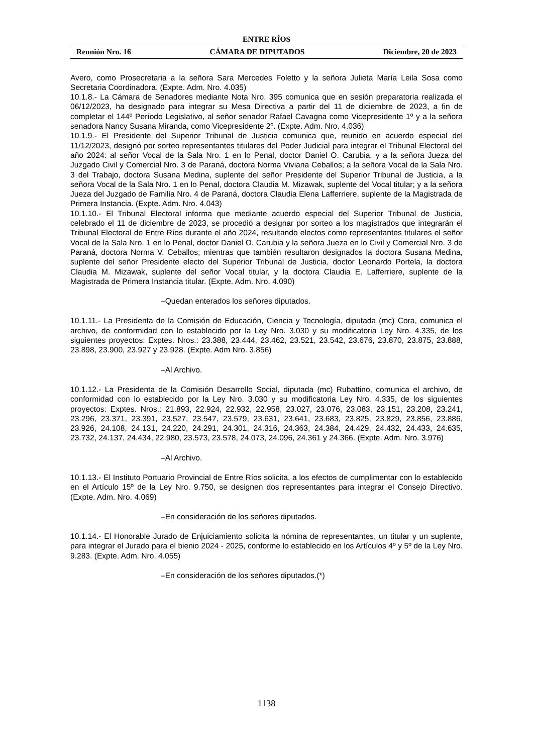ENTRE RÍOS
Reunión Nro. 16 CÁMARA DE DIPUTADOS Diciembre, 20 de 2023
Avero, como Prosecretaria a la señora Sara Mercedes Foletto y la señora Julieta María Leila Sosa como Secretaria Coordinadora. (Expte. Adm. Nro. 4.035)
10.1.8.- La Cámara de Senadores mediante Nota Nro. 395 comunica que en sesión preparatoria realizada el 06/12/2023, ha designado para integrar su Mesa Directiva a partir del 11 de diciembre de 2023, a fin de completar el 144º Período Legislativo, al señor senador Rafael Cavagna como Vicepresidente 1º y a la señora senadora Nancy Susana Miranda, como Vicepresidente 2º. (Expte. Adm. Nro. 4.036)
10.1.9.- El Presidente del Superior Tribunal de Justicia comunica que, reunido en acuerdo especial del 11/12/2023, designó por sorteo representantes titulares del Poder Judicial para integrar el Tribunal Electoral del año 2024: al señor Vocal de la Sala Nro. 1 en lo Penal, doctor Daniel O. Carubia, y a la señora Jueza del Juzgado Civil y Comercial Nro. 3 de Paraná, doctora Norma Viviana Ceballos; a la señora Vocal de la Sala Nro. 3 del Trabajo, doctora Susana Medina, suplente del señor Presidente del Superior Tribunal de Justicia, a la señora Vocal de la Sala Nro. 1 en lo Penal, doctora Claudia M. Mizawak, suplente del Vocal titular; y a la señora Jueza del Juzgado de Familia Nro. 4 de Paraná, doctora Claudia Elena Lafferriere, suplente de la Magistrada de Primera Instancia. (Expte. Adm. Nro. 4.043)
10.1.10.- El Tribunal Electoral informa que mediante acuerdo especial del Superior Tribunal de Justicia, celebrado el 11 de diciembre de 2023, se procedió a designar por sorteo a los magistrados que integrarán el Tribunal Electoral de Entre Ríos durante el año 2024, resultando electos como representantes titulares el señor Vocal de la Sala Nro. 1 en lo Penal, doctor Daniel O. Carubia y la señora Jueza en lo Civil y Comercial Nro. 3 de Paraná, doctora Norma V. Ceballos; mientras que también resultaron designados la doctora Susana Medina, suplente del señor Presidente electo del Superior Tribunal de Justicia, doctor Leonardo Portela, la doctora Claudia M. Mizawak, suplente del señor Vocal titular, y la doctora Claudia E. Lafferriere, suplente de la Magistrada de Primera Instancia titular. (Expte. Adm. Nro. 4.090)
–Quedan enterados los señores diputados.
10.1.11.- La Presidenta de la Comisión de Educación, Ciencia y Tecnología, diputada (mc) Cora, comunica el archivo, de conformidad con lo establecido por la Ley Nro. 3.030 y su modificatoria Ley Nro. 4.335, de los siguientes proyectos: Exptes. Nros.: 23.388, 23.444, 23.462, 23.521, 23.542, 23.676, 23.870, 23.875, 23.888, 23.898, 23.900, 23.927 y 23.928. (Expte. Adm Nro. 3.856)
–Al Archivo.
10.1.12.- La Presidenta de la Comisión Desarrollo Social, diputada (mc) Rubattino, comunica el archivo, de conformidad con lo establecido por la Ley Nro. 3.030 y su modificatoria Ley Nro. 4.335, de los siguientes proyectos: Exptes. Nros.: 21.893, 22.924, 22.932, 22.958, 23.027, 23.076, 23.083, 23.151, 23.208, 23.241, 23.296, 23.371, 23.391, 23.527, 23.547, 23.579, 23.631, 23.641, 23.683, 23.825, 23.829, 23.856, 23.886, 23.926, 24.108, 24.131, 24.220, 24.291, 24.301, 24.316, 24.363, 24.384, 24.429, 24.432, 24.433, 24.635, 23.732, 24.137, 24.434, 22.980, 23.573, 23.578, 24.073, 24.096, 24.361 y 24.366. (Expte. Adm. Nro. 3.976)
–Al Archivo.
10.1.13.- El Instituto Portuario Provincial de Entre Ríos solicita, a los efectos de cumplimentar con lo establecido en el Artículo 15º de la Ley Nro. 9.750, se designen dos representantes para integrar el Consejo Directivo. (Expte. Adm. Nro. 4.069)
–En consideración de los señores diputados.
10.1.14.- El Honorable Jurado de Enjuiciamiento solicita la nómina de representantes, un titular y un suplente, para integrar el Jurado para el bienio 2024 - 2025, conforme lo establecido en los Artículos 4º y 5º de la Ley Nro. 9.283. (Expte. Adm. Nro. 4.055)
–En consideración de los señores diputados.(*)
1138